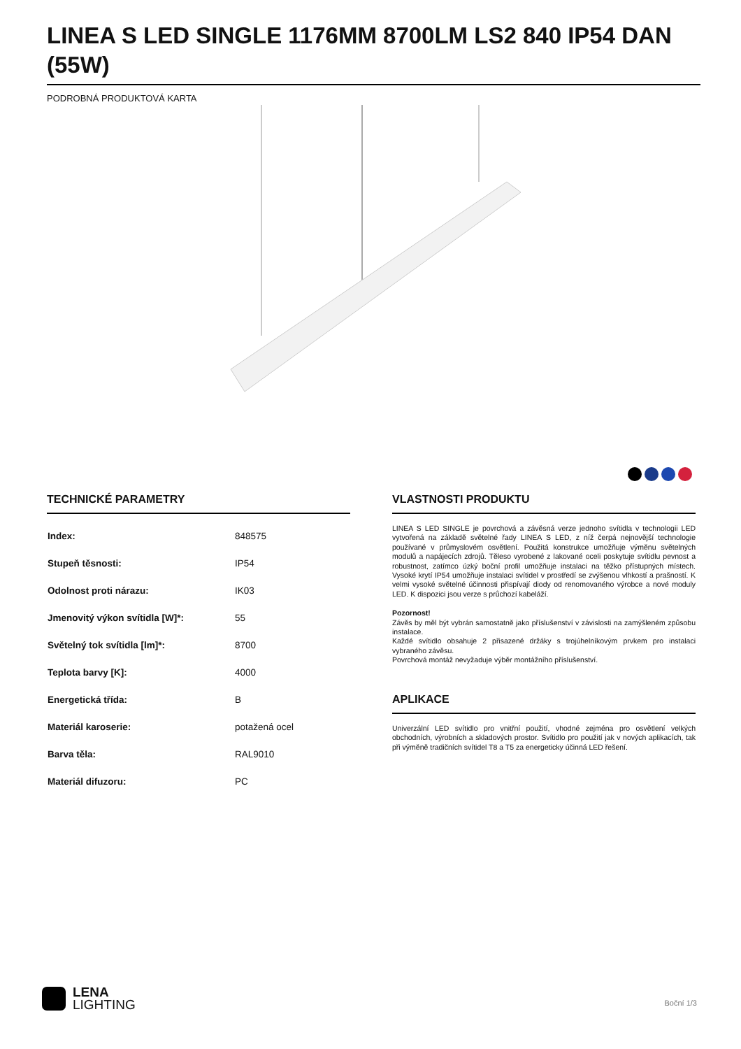LINEA S LED SINGLE 1176MM 8700LM LS2 840 IP54 DAN (55W)
PODROBNÁ PRODUKTOVÁ KARTA
TECHNICKÉ PARAMETRY
| Index: | 848575 |
| Stupeň těsnosti: | IP54 |
| Odolnost proti nárazu: | IK03 |
| Jmenovitý výkon svítidla [W]*: | 55 |
| Světelný tok svítidla [lm]*: | 8700 |
| Teplota barvy [K]: | 4000 |
| Energetická třída: | B |
| Materiál karoserie: | potažená ocel |
| Barva těla: | RAL9010 |
| Materiál difuzoru: | PC |
VLASTNOSTI PRODUKTU
LINEA S LED SINGLE je povrchová a závěsná verze jednoho svítidla v technologii LED vytvořená na základě světelné řady LINEA S LED, z níž čerpá nejnovější technologie používané v průmyslovém osvětlení. Použitá konstrukce umožňuje výměnu světelných modulů a napájecích zdrojů. Těleso vyrobené z lakované oceli poskytuje svítidlu pevnost a robustnost, zatímco úzký boční profil umožňuje instalaci na těžko přístupných místech. Vysoké krytí IP54 umožňuje instalaci svítidel v prostředí se zvýšenou vlhkostí a prašností. K velmi vysoké světelné účinnosti přispívají diody od renomovaného výrobce a nové moduly LED. K dispozici jsou verze s průchozí kabeláží.
Pozornost!
Závěs by měl být vybrán samostatně jako příslušenství v závislosti na zamýšleném způsobu instalace.
Každé svítidlo obsahuje 2 přisazené držáky s trojúhelníkovým prvkem pro instalaci vybraného závěsu.
Povrchová montáž nevyžaduje výběr montážního příslušenství.
APLIKACE
Univerzální LED svítidlo pro vnitřní použití, vhodné zejména pro osvětlení velkých obchodních, výrobních a skladových prostor. Svítidlo pro použití jak v nových aplikacích, tak při výměně tradičních svítidel T8 a T5 za energeticky účinná LED řešení.
LENA
LIGHTING
Boční 1/3